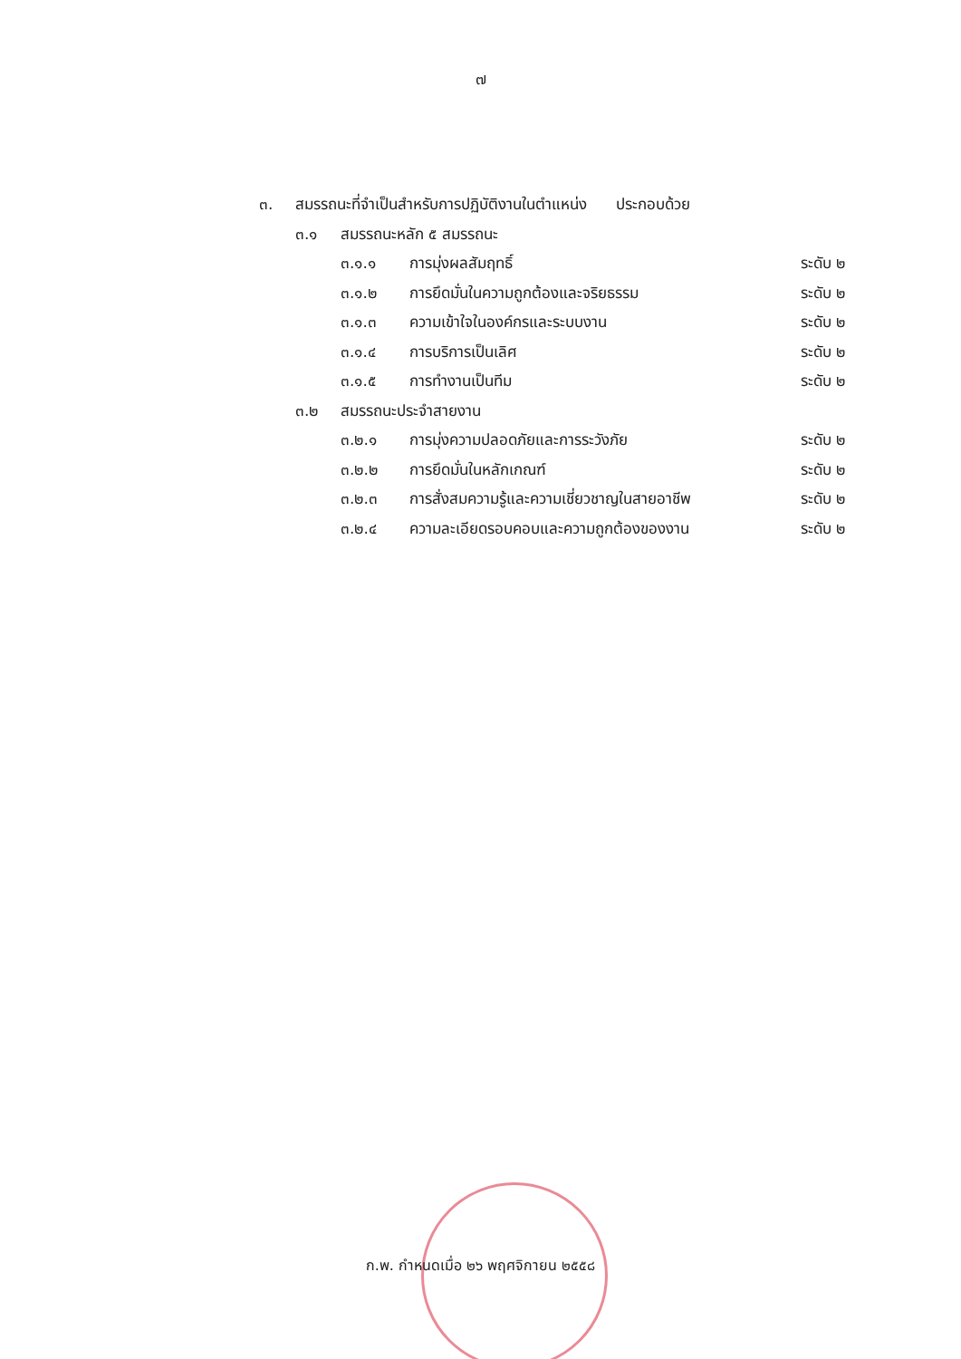๗
๓. สมรรถนะที่จำเป็นสำหรับการปฏิบัติงานในตำแหน่ง ประกอบด้วย
๓.๑ สมรรถนะหลัก ๕ สมรรถนะ
๓.๑.๑ การมุ่งผลสัมฤทธิ์ ระดับ ๒
๓.๑.๒ การยึดมั่นในความถูกต้องและจริยธรรม ระดับ ๒
๓.๑.๓ ความเข้าใจในองค์กรและระบบงาน ระดับ ๒
๓.๑.๔ การบริการเป็นเลิศ ระดับ ๒
๓.๑.๕ การทำงานเป็นทีม ระดับ ๒
๓.๒ สมรรถนะประจำสายงาน
๓.๒.๑ การมุ่งความปลอดภัยและการระวังภัย ระดับ ๒
๓.๒.๒ การยึดมั่นในหลักเกณฑ์ ระดับ ๒
๓.๒.๓ การสั่งสมความรู้และความเชี่ยวชาญในสายอาชีพ ระดับ ๒
๓.๒.๔ ความละเอียดรอบคอบและความถูกต้องของงาน ระดับ ๒
ก.พ. กำหนดเมื่อ ๒๖ พฤศจิกายน ๒๕๕๘